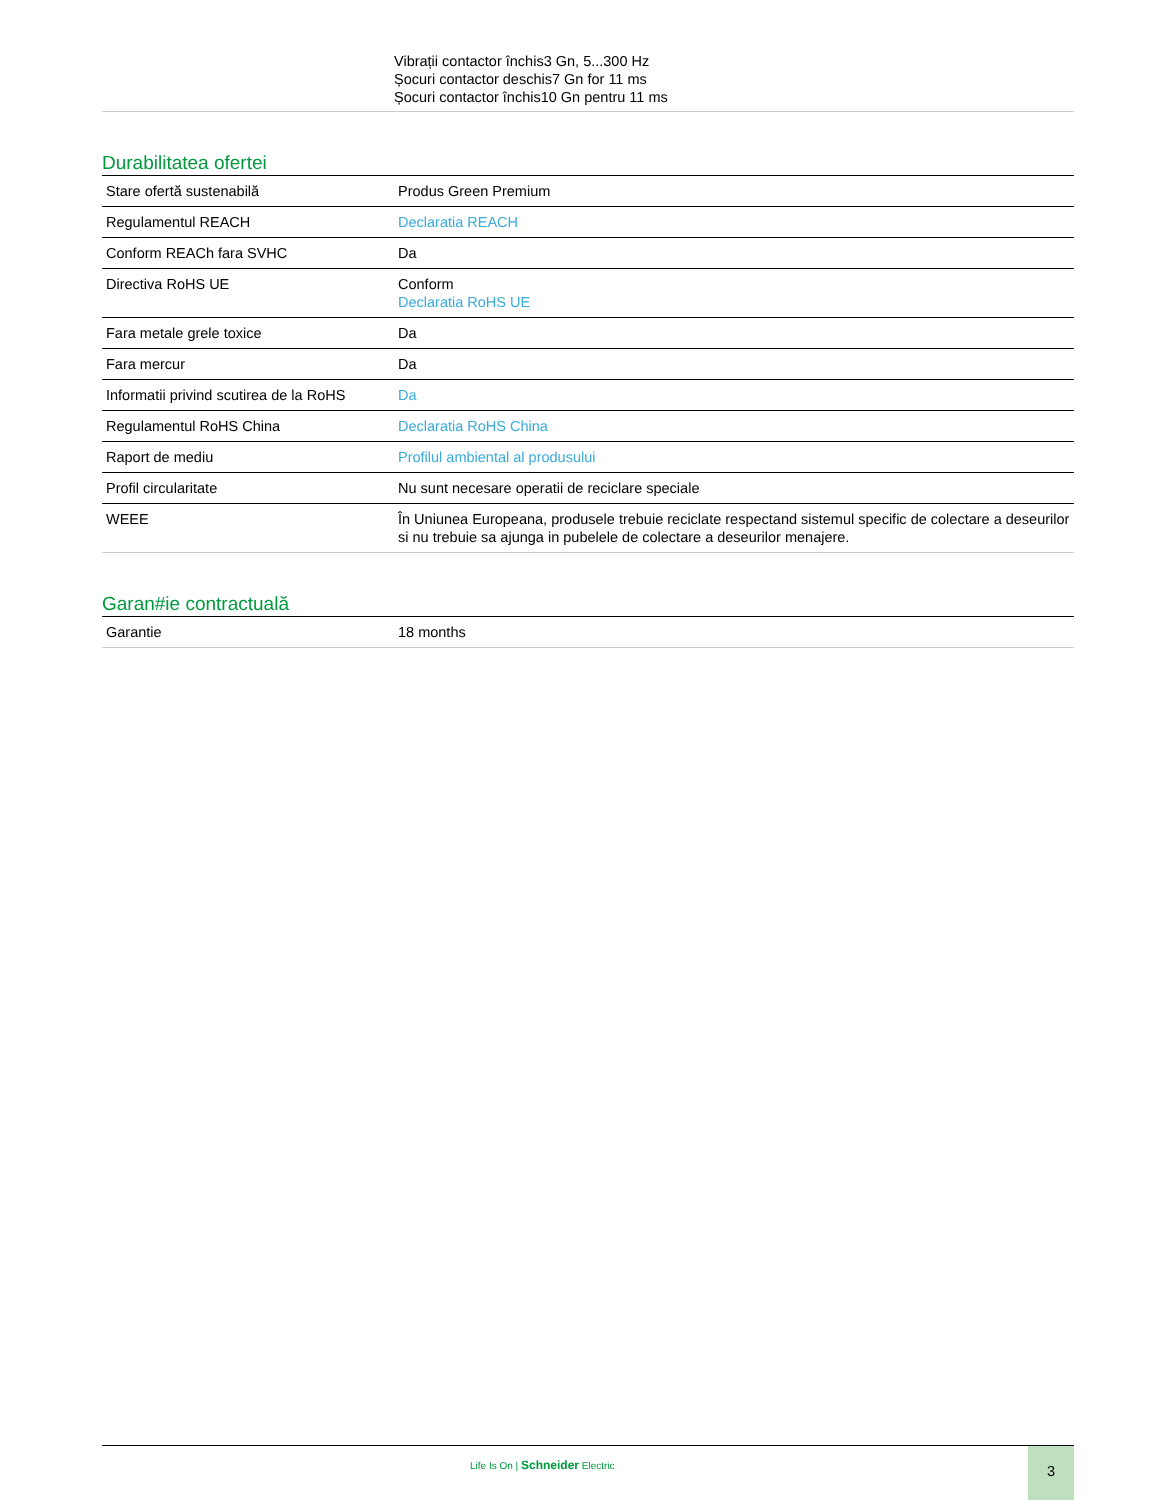Vibrații contactor închis3 Gn, 5...300 Hz
Șocuri contactor deschis7 Gn for 11 ms
Șocuri contactor închis10 Gn pentru 11 ms
Durabilitatea ofertei
| Stare ofertă sustenabilă | Produs Green Premium |
| Regulamentul REACH | Declaratia REACH |
| Conform REACh fara SVHC | Da |
| Directiva RoHS UE | Conform Declaratia RoHS UE |
| Fara metale grele toxice | Da |
| Fara mercur | Da |
| Informatii privind scutirea de la RoHS | Da |
| Regulamentul RoHS China | Declaratia RoHS China |
| Raport de mediu | Profilul ambiental al produsului |
| Profil circularitate | Nu sunt necesare operatii de reciclare speciale |
| WEEE | În Uniunea Europeana, produsele trebuie reciclate respectand sistemul specific de colectare a deseurilor si nu trebuie sa ajunga in pubelele de colectare a deseurilor menajere. |
Garan#ie contractuală
| Garantie | 18 months |
Life Is On | Schneider Electric
3